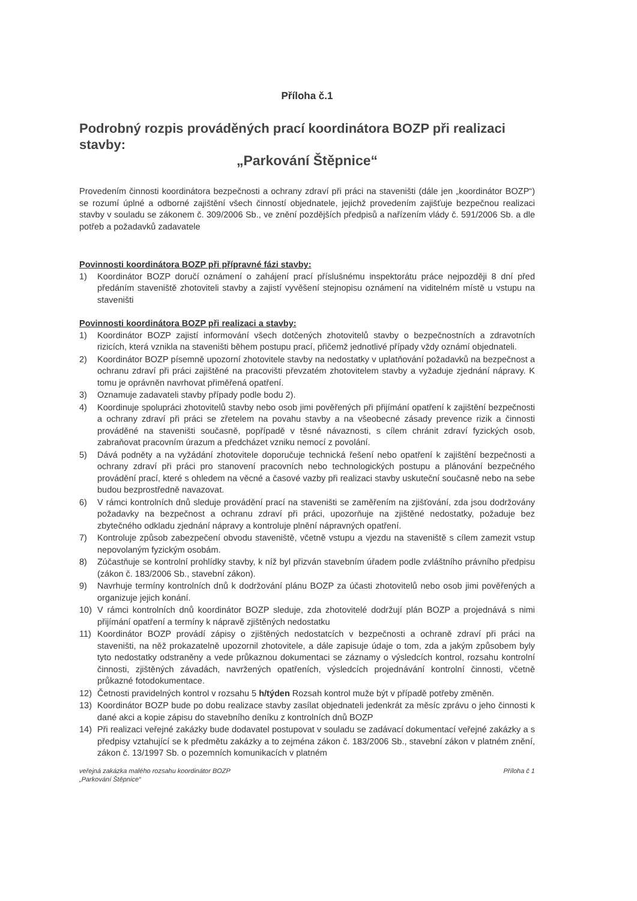Příloha č.1
Podrobný rozpis prováděných prací koordinátora BOZP při realizaci stavby:
„Parkování Štěpnice“
Provedením činnosti koordinátora bezpečnosti a ochrany zdraví při práci na staveništi (dále jen „koordinátor BOZP“) se rozumí úplné a odborné zajištění všech činností objednatele, jejichž provedením zajišťuje bezpečnou realizaci stavby v souladu se zákonem č. 309/2006 Sb., ve znění pozdějších předpisů a nařízením vlády č. 591/2006 Sb. a dle potřeb a požadavků zadavatele
Povinnosti koordinátora BOZP při přípravné fázi stavby:
1) Koordinátor BOZP doručí oznámení o zahájení prací příslušnému inspektorátu práce nejpozději 8 dní před předáním staveniště zhotoviteli stavby a zajistí vyvěšení stejnopisu oznámení na viditelném místě u vstupu na staveništi
Povinnosti koordinátora BOZP při realizaci a stavby:
1) Koordinátor BOZP zajistí informování všech dotčených zhotovitelů stavby o bezpečnostních a zdravotních rizicích, která vznikla na staveništi během postupu prací, přičemž jednotlivé případy vždy oznámí objednateli.
2) Koordinátor BOZP písemně upozorní zhotovitele stavby na nedostatky v uplatňování požadavků na bezpečnost a ochranu zdraví při práci zajištěné na pracovišti převzatém zhotovitelem stavby a vyžaduje zjednání nápravy. K tomu je oprávněn navrhovat přiměřená opatření.
3) Oznamuje zadavateli stavby případy podle bodu 2).
4) Koordinuje spolupráci zhotovitelů stavby nebo osob jimi pověřených při přijímání opatření k zajištění bezpečnosti a ochrany zdraví při práci se zřetelem na povahu stavby a na všeobecné zásady prevence rizik a činnosti prováděné na staveništi současně, popřípadě v těsné návaznosti, s cílem chránit zdraví fyzických osob, zabraňovat pracovním úrazum a předcházet vzniku nemocí z povolání.
5) Dává podněty a na vyžádání zhotovitele doporučuje technická řešení nebo opatření k zajištění bezpečnosti a ochrany zdraví při práci pro stanovení pracovních nebo technologických postupu a plánování bezpečného provádění prací, které s ohledem na věcné a časové vazby při realizaci stavby uskuteční současně nebo na sebe budou bezprostředně navazovat.
6) V rámci kontrolních dnů sleduje provádění prací na staveništi se zaměřením na zjišťování, zda jsou dodržovány požadavky na bezpečnost a ochranu zdraví při práci, upozorňuje na zjištěné nedostatky, požaduje bez zbytečného odkladu zjednání nápravy a kontroluje plnění nápravných opatření.
7) Kontroluje způsob zabezpečení obvodu staveniště, včetně vstupu a vjezdu na staveniště s cílem zamezit vstup nepovolaným fyzickým osobám.
8) Zúčastňuje se kontrolní prohlídky stavby, k níž byl přizván stavebním úřadem podle zvláštního právního předpisu (zákon č. 183/2006 Sb., stavební zákon).
9) Navrhuje termíny kontrolních dnů k dodržování plánu BOZP za účasti zhotovitelů nebo osob jimi pověřených a organizuje jejich konání.
10) V rámci kontrolních dnů koordinátor BOZP sleduje, zda zhotovitelé dodržují plán BOZP a projednává s nimi přijímání opatření a termíny k nápravě zjištěných nedostatku
11) Koordinátor BOZP provádí zápisy o zjištěných nedostatcích v bezpečnosti a ochraně zdraví při práci na staveništi, na něž prokazatelně upozornil zhotovitele, a dále zapisuje údaje o tom, zda a jakým způsobem byly tyto nedostatky odstraněny a vede průkaznou dokumentaci se záznamy o výsledcích kontrol, rozsahu kontrolní činnosti, zjištěných závadách, navržených opatřeních, výsledcích projednávání kontrolní činnosti, včetně průkazné fotodokumentace.
12) Četnosti pravidelných kontrol v rozsahu 5 h/týden Rozsah kontrol muže být v případě potřeby změněn.
13) Koordinátor BOZP bude po dobu realizace stavby zasílat objednateli jedenkrát za měsíc zprávu o jeho činnosti k dané akci a kopie zápisu do stavebního deníku z kontrolních dnů BOZP
14) Při realizaci veřejné zakázky bude dodavatel postupovat v souladu se zadávací dokumentací veřejné zakázky a s předpisy vztahující se k předmětu zakázky a to zejména zákon č. 183/2006 Sb., stavební zákon v platném znění, zákon č. 13/1997 Sb. o pozemních komunikacích v platném
veřejná zakázka malého rozsahu koordinátor BOZP
„Parkování Štěpnice“
Příloha č 1